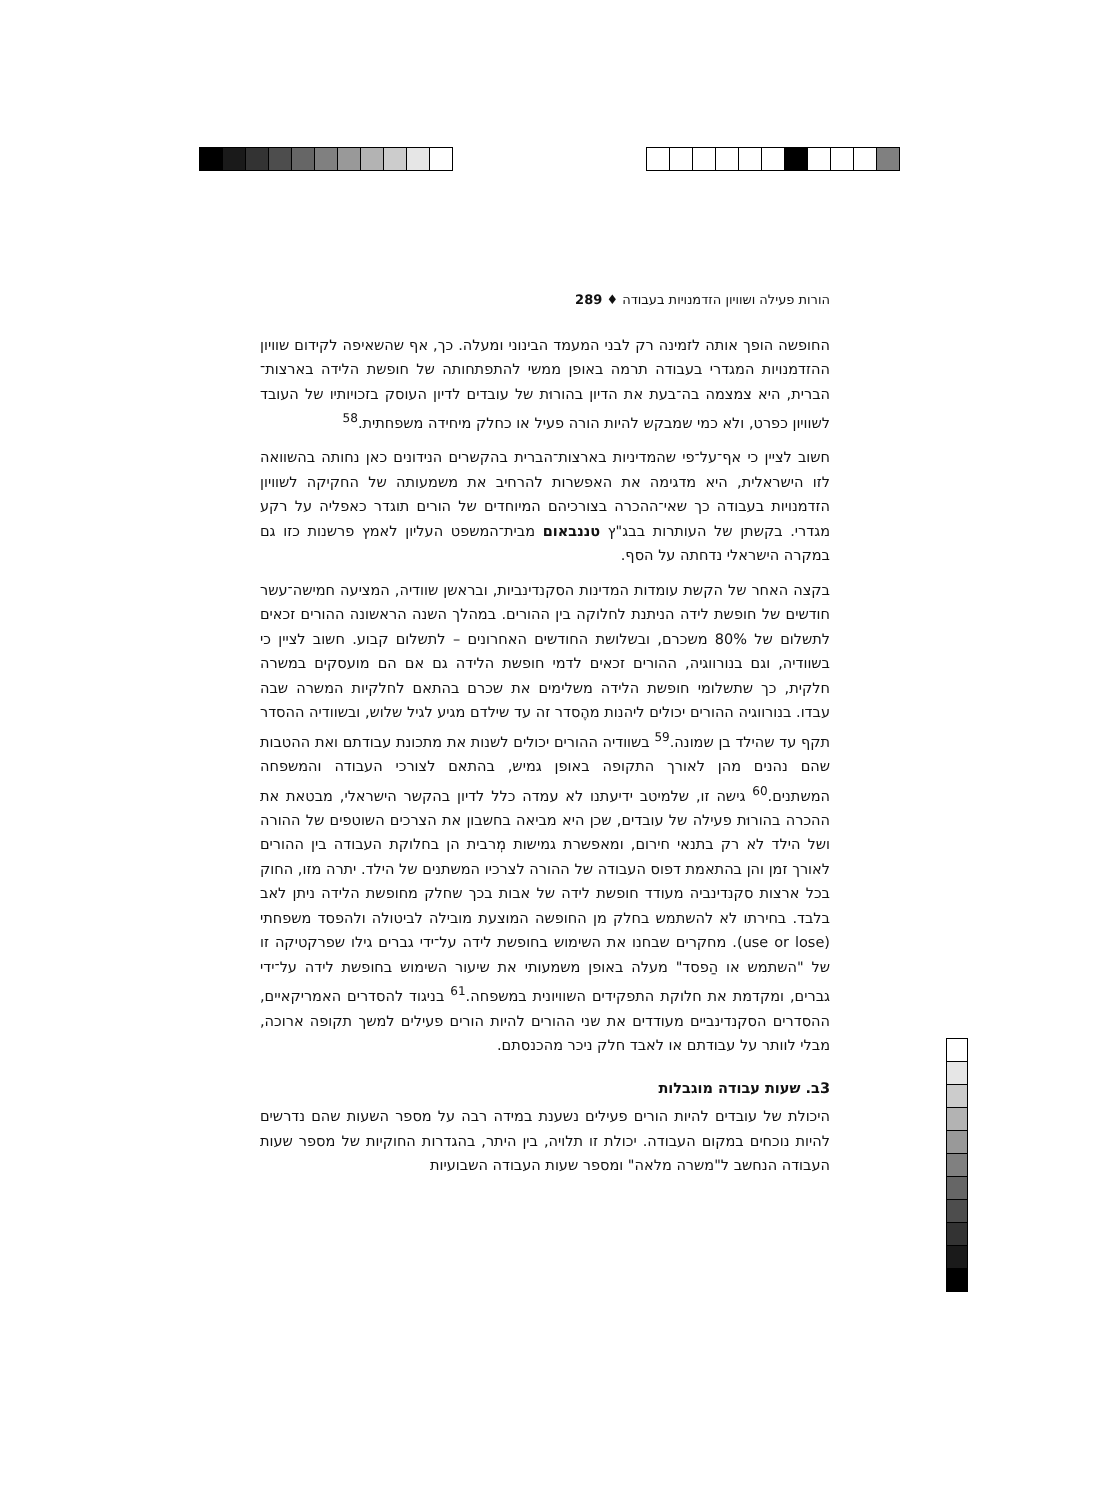הורות פעילה ושוויון הזדמנויות בעבודה ♦ 289
החופשה הופך אותה לזמינה רק לבני המעמד הבינוני ומעלה. כך, אף שהשאיפה לקידום שוויון ההזדמנויות המגדרי בעבודה תרמה באופן ממשי להתפתחותה של חופשת הלידה בארצות־הברית, היא צמצמה בה־בעת את הדיון בהורוּת של עובדים לדיון העוסק בזכויותיו של העובד לשוויון כפרט, ולא כמי שמבקש להיות הורה פעיל או כחלק מיחידה משפחתית.<sup>58</sup>
חשוב לציין כי אף־על־פי שהמדיניות בארצות־הברית בהקשרים הנידונים כאן נחותה בהשוואה לזו הישראלית, היא מדגימה את האפשרות להרחיב את משמעותה של החקיקה לשוויון הזדמנויות בעבודה כך שאי־ההכרה בצורכיהם המיוחדים של הורים תוגדר כאפליה על רקע מגדרי. בקשתן של העותרות בבג"ץ טננבאום מבית־המשפט העליון לאמץ פרשנות כזו גם במקרה הישראלי נדחתה על הסף.
בקצה האחר של הקשת עומדות המדינות הסקנדינביות, ובראשן שוודיה, המציעה חמישה־עשר חודשים של חופשת לידה הניתנת לחלוקה בין ההורים. במהלך השנה הראשונה ההורים זכאים לתשלום של 80% משכרם, ובשלושת החודשים האחרונים – לתשלום קבוע. חשוב לציין כי בשוודיה, וגם בנורווגיה, ההורים זכאים לדמי חופשת הלידה גם אם הם מועסקים במשרה חלקית, כך שתשלומי חופשת הלידה משלימים את שכרם בהתאם לחלקיות המשרה שבה עבדו. בנורווגיה ההורים יכולים ליהנות מהֶסדר זה עד שילדם מגיע לגיל שלוש, ובשוודיה ההסדר תקף עד שהילד בן שמונה.<sup>59</sup> בשוודיה ההורים יכולים לשנות את מתכונת עבודתם ואת ההטבות שהם נהנים מהן לאורך התקופה באופן גמיש, בהתאם לצורכי העבודה והמשפחה המשתנים.<sup>60</sup> גישה זו, שלמיטב ידיעתנו לא עמדה כלל לדיון בהקשר הישראלי, מבטאת את ההכרה בהורוּת פעילה של עובדים, שכן היא מביאה בחשבון את הצרכים השוטפים של ההורה ושל הילד לא רק בתנאי חירום, ומאפשרת גמישות מְרבית הן בחלוקת העבודה בין ההורים לאורך זמן והן בהתאמת דפוס העבודה של ההורה לצרכיו המשתנים של הילד. יתרה מזו, החוק בכל ארצות סקנדינביה מעודד חופשת לידה של אבות בכך שחלק מחופשת הלידה ניתן לאב בלבד. בחירתו לא להשתמש בחלק מן החופשה המוצעת מובילה לביטולה ולהפסד משפחתי (use or lose). מחקרים שבחנו את השימוש בחופשת לידה על־ידי גברים גילו שפרקטיקה זו של "השתמש או הַפסד" מעלה באופן משמעותי את שיעור השימוש בחופשת לידה על־ידי גברים, ומקדמת את חלוקת התפקידים השוויונית במשפחה.<sup>61</sup> בניגוד להסדרים האמריקאיים, ההסדרים הסקנדינביים מעודדים את שני ההורים להיות הורים פעילים למשך תקופה ארוכה, מבלי לוותר על עבודתם או לאבד חלק ניכר מהכנסתם.
3ב. שעות עבודה מוגבלות
היכולת של עובדים להיות הורים פעילים נשענת במידה רבה על מספר השעות שהם נדרשים להיות נוכחים במקום העבודה. יכולת זו תלויה, בין היתר, בהגדרות החוקיות של מספר שעות העבודה הנחשב ל"משרה מלאה" ומספר שעות העבודה השבועיות